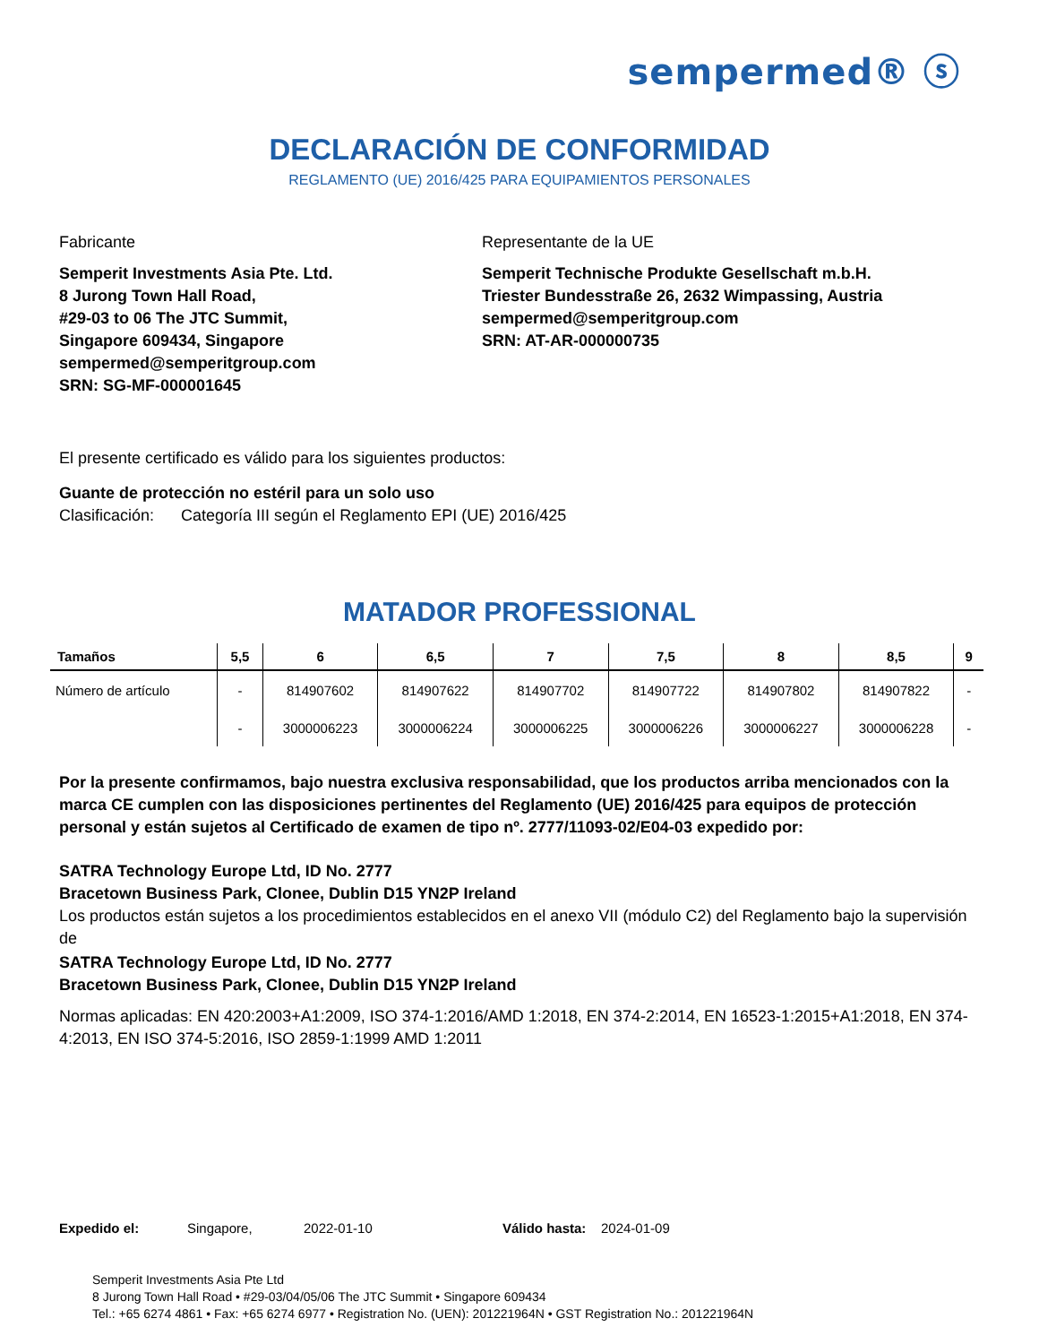sempermed® ⓢ
DECLARACIÓN DE CONFORMIDAD
REGLAMENTO (UE) 2016/425 PARA EQUIPAMIENTOS PERSONALES
Fabricante
Semperit Investments Asia Pte. Ltd.
8 Jurong Town Hall Road,
#29-03 to 06 The JTC Summit,
Singapore 609434, Singapore
sempermed@semperitgroup.com
SRN: SG-MF-000001645
Representante de la UE
Semperit Technische Produkte Gesellschaft m.b.H.
Triester Bundesstraße 26, 2632 Wimpassing, Austria
sempermed@semperitgroup.com
SRN: AT-AR-000000735
El presente certificado es válido para los siguientes productos:
Guante de protección no estéril para un solo uso
Clasificación: Categoría III según el Reglamento EPI (UE) 2016/425
MATADOR PROFESSIONAL
| Tamaños | 5,5 | 6 | 6,5 | 7 | 7,5 | 8 | 8,5 | 9 |
| --- | --- | --- | --- | --- | --- | --- | --- | --- |
| Número de artículo | - | 814907602 | 814907622 | 814907702 | 814907722 | 814907802 | 814907822 | - |
| | - | 3000006223 | 3000006224 | 3000006225 | 3000006226 | 3000006227 | 3000006228 | - |
Por la presente confirmamos, bajo nuestra exclusiva responsabilidad, que los productos arriba mencionados con la marca CE cumplen con las disposiciones pertinentes del Reglamento (UE) 2016/425 para equipos de protección personal y están sujetos al Certificado de examen de tipo nº. 2777/11093-02/E04-03 expedido por:
SATRA Technology Europe Ltd, ID No. 2777
Bracetown Business Park, Clonee, Dublin D15 YN2P Ireland
Los productos están sujetos a los procedimientos establecidos en el anexo VII (módulo C2) del Reglamento bajo la supervisión de
SATRA Technology Europe Ltd, ID No. 2777
Bracetown Business Park, Clonee, Dublin D15 YN2P Ireland
Normas aplicadas: EN 420:2003+A1:2009, ISO 374-1:2016/AMD 1:2018, EN 374-2:2014, EN 16523-1:2015+A1:2018, EN 374-4:2013, EN ISO 374-5:2016, ISO 2859-1:1999 AMD 1:2011
Expedido el: Singapore, 2022-01-10 Válido hasta: 2024-01-09
Semperit Investments Asia Pte Ltd
8 Jurong Town Hall Road • #29-03/04/05/06 The JTC Summit • Singapore 609434
Tel.: +65 6274 4861 • Fax: +65 6274 6977 • Registration No. (UEN): 201221964N • GST Registration No.: 201221964N